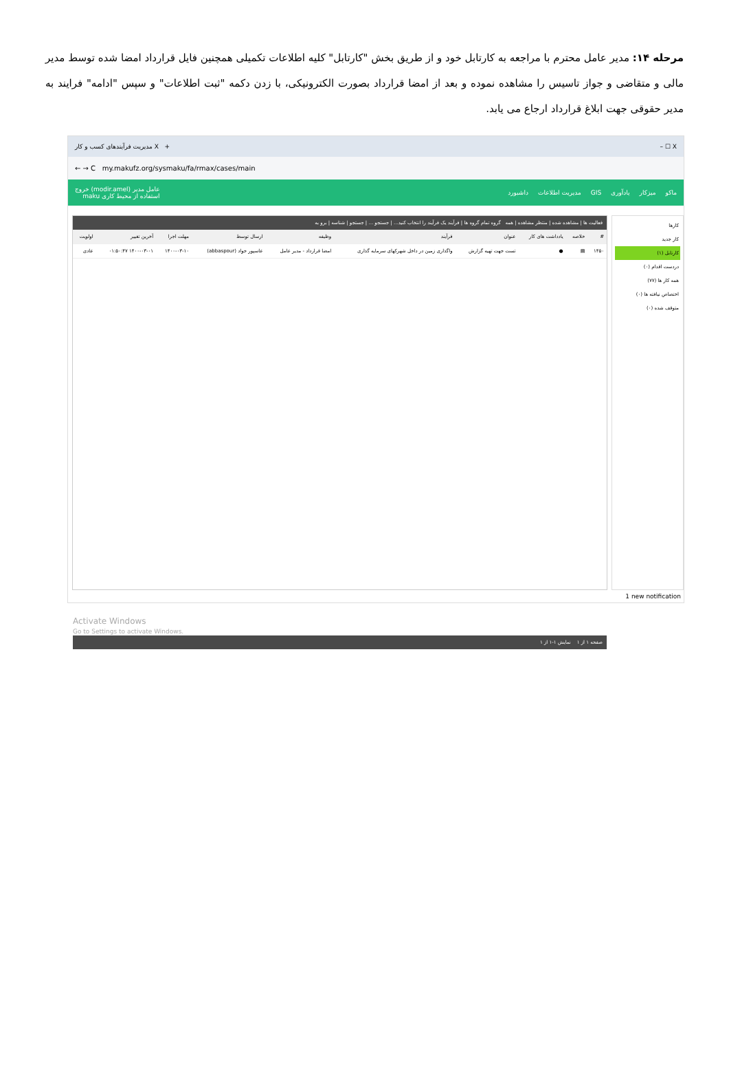مرحله ۱۴: مدیر عامل محترم با مراجعه به کارتابل خود و از طریق بخش "کارتابل" کلیه اطلاعات تکمیلی همچنین فایل قرارداد امضا شده توسط مدیر مالی و متقاضی و جواز تاسیس را مشاهده نموده و بعد از امضا قرارداد بصورت الکترونیکی، با زدن دکمه "ثبت اطلاعات" و سپس "ادامه" فرایند به مدیر حقوقی جهت ابلاغ قرارداد ارجاع می یابد.
مدیریت فرآیندهای کسب و کار X + – ☐ X
← → C my.makufz.org/sysmaku/fa/rmax/cases/main
ماکو میزکار یادآوری GIS مدیریت اطلاعات داشبورد عامل مدیر (modir.amel) خروج
استفاده از محیط کاری maku
کارها
کار جدید
کارتابل (۱)
دردست اقدام (۰)
همه کار ها (۷۷)
اختصاص نیافته ها (۰)
متوقف شده (۰)
فعالیت ها | مشاهده شده | منتظر مشاهده | همه گروه تمام گروه ها | فرآیند یک فرآیند را انتخاب کنید... | جستجو ... | جستجو | شناسه | برو به
| # | خلاصه | یادداشت های کار | عنوان | فرآیند | وظیفه | ارسال توسط | مهلت اجرا | آخرین تغییر | اولویت |
| --- | --- | --- | --- | --- | --- | --- | --- | --- | --- |
| ۱۴۵۰ | ▤ | ● | تست جهت تهیه گزارش | واگذاری زمین در داخل شهرکهای سرمایه گذاری | امضا قرارداد - مدیر عامل | عاسپور جواد (abbaspour) | ۱۴۰۰-۰۳-۱۰ | ۱۴۰۰-۰۳-۰۱ ۰۱:۵۰:۴۷ | عادی |
Activate Windows
Go to Settings to activate Windows.
صفحه ۱ از ۱ نمایش ۱-۱ از ۱
1 new notification